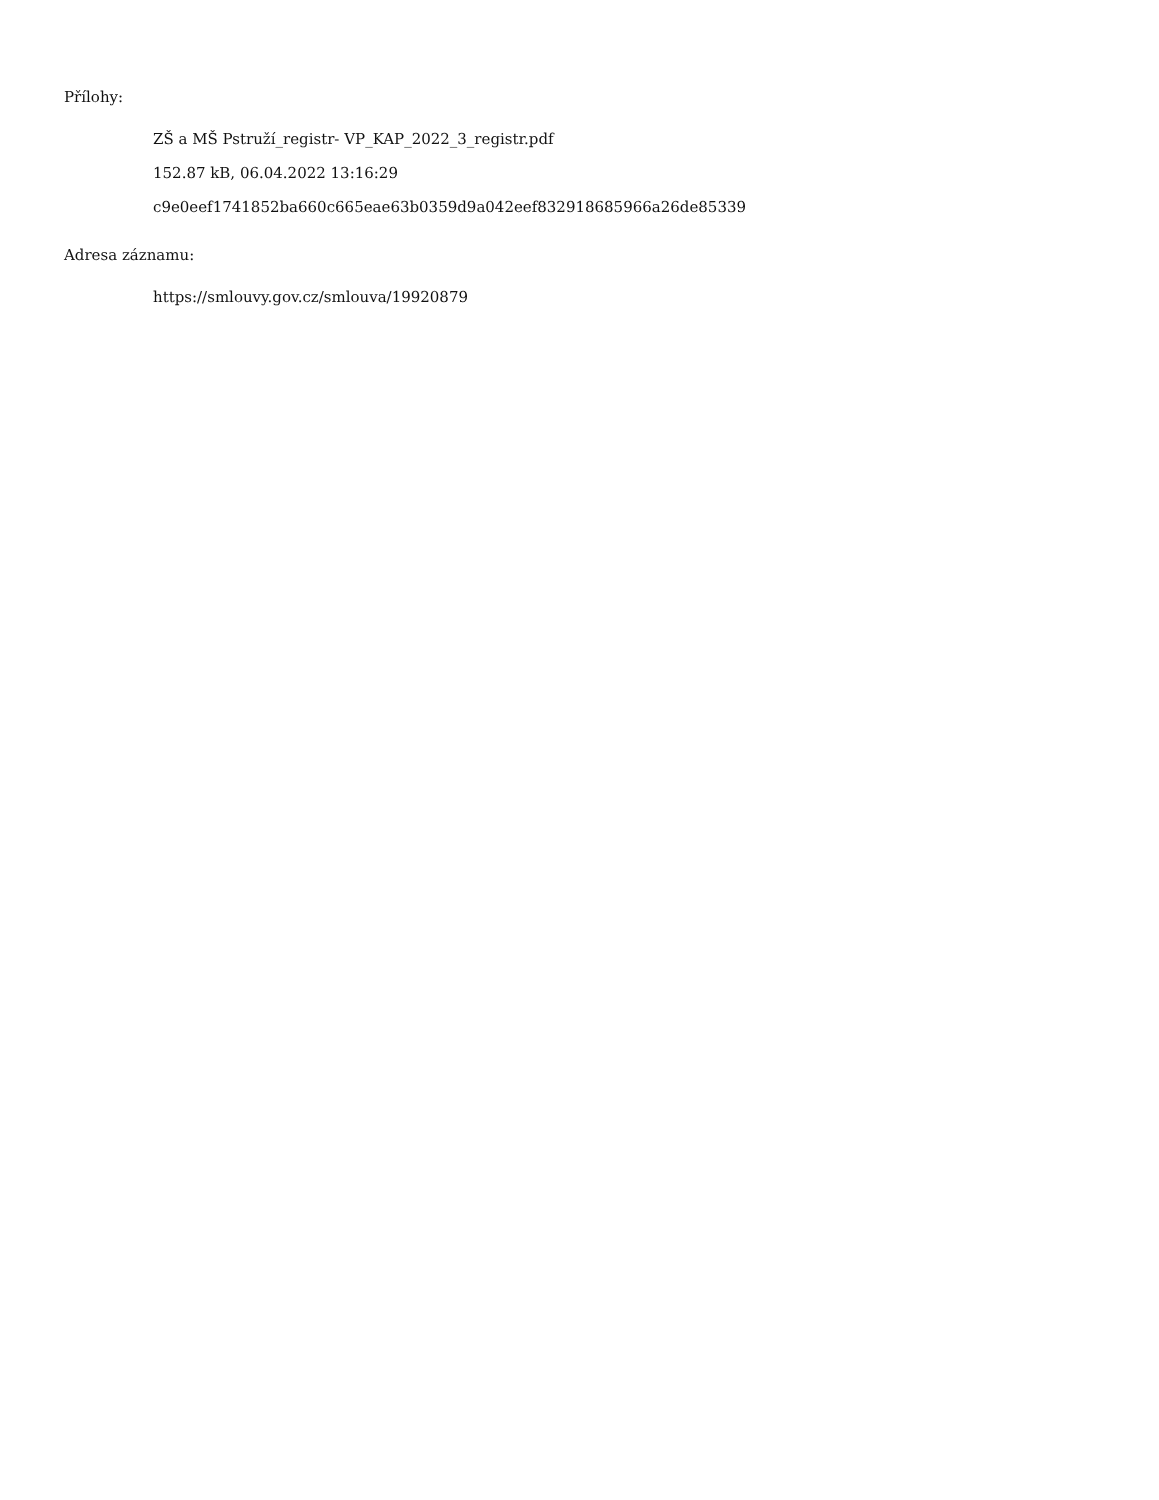Přílohy:
ZŠ a MŠ Pstruží_registr- VP_KAP_2022_3_registr.pdf
152.87 kB, 06.04.2022 13:16:29
c9e0eef1741852ba660c665eae63b0359d9a042eef832918685966a26de85339
Adresa záznamu:
https://smlouvy.gov.cz/smlouva/19920879